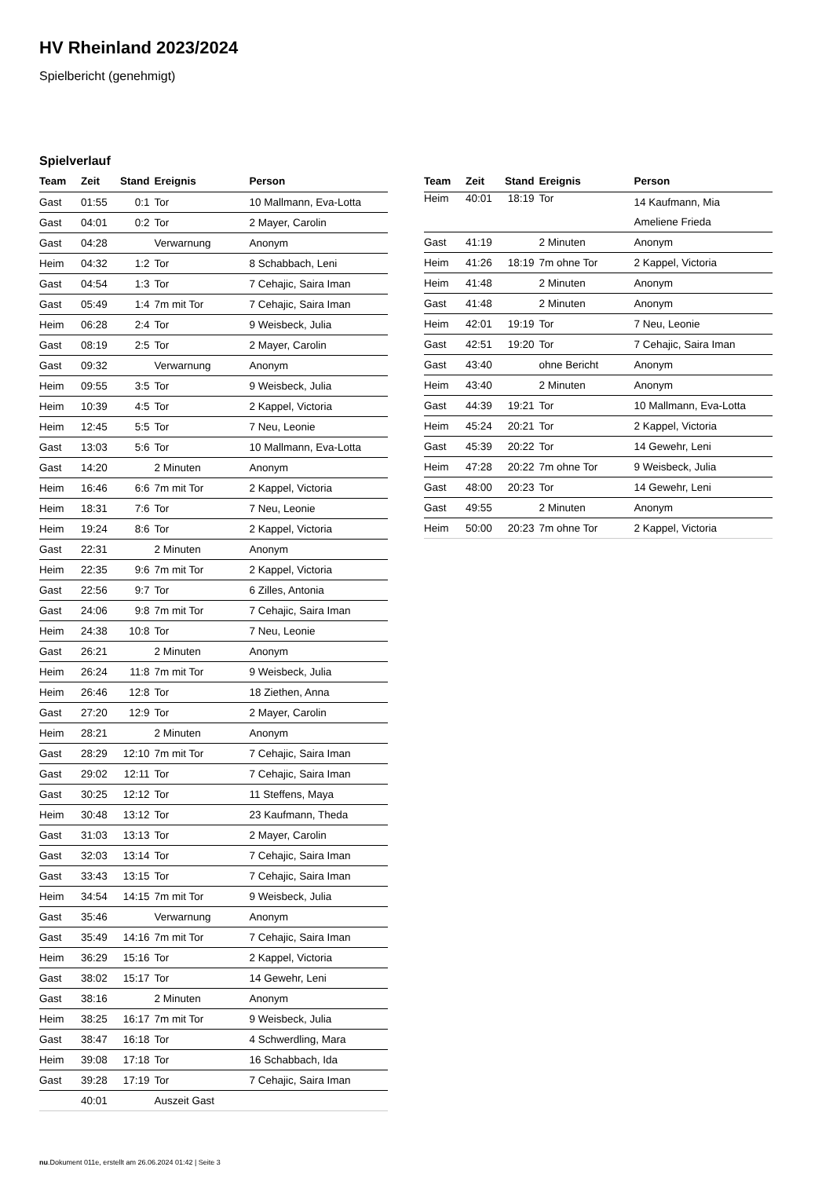HV Rheinland 2023/2024
Spielbericht (genehmigt)
Spielverlauf
| Team | Zeit | Stand | Ereignis | Person |
| --- | --- | --- | --- | --- |
| Gast | 01:55 | 0:1 | Tor | 10 Mallmann, Eva-Lotta |
| Gast | 04:01 | 0:2 | Tor | 2 Mayer, Carolin |
| Gast | 04:28 | | Verwarnung | Anonym |
| Heim | 04:32 | 1:2 | Tor | 8 Schabbach, Leni |
| Gast | 04:54 | 1:3 | Tor | 7 Cehajic, Saira Iman |
| Gast | 05:49 | 1:4 | 7m mit Tor | 7 Cehajic, Saira Iman |
| Heim | 06:28 | 2:4 | Tor | 9 Weisbeck, Julia |
| Gast | 08:19 | 2:5 | Tor | 2 Mayer, Carolin |
| Gast | 09:32 | | Verwarnung | Anonym |
| Heim | 09:55 | 3:5 | Tor | 9 Weisbeck, Julia |
| Heim | 10:39 | 4:5 | Tor | 2 Kappel, Victoria |
| Heim | 12:45 | 5:5 | Tor | 7 Neu, Leonie |
| Gast | 13:03 | 5:6 | Tor | 10 Mallmann, Eva-Lotta |
| Gast | 14:20 | | 2 Minuten | Anonym |
| Heim | 16:46 | 6:6 | 7m mit Tor | 2 Kappel, Victoria |
| Heim | 18:31 | 7:6 | Tor | 7 Neu, Leonie |
| Heim | 19:24 | 8:6 | Tor | 2 Kappel, Victoria |
| Gast | 22:31 | | 2 Minuten | Anonym |
| Heim | 22:35 | 9:6 | 7m mit Tor | 2 Kappel, Victoria |
| Gast | 22:56 | 9:7 | Tor | 6 Zilles, Antonia |
| Gast | 24:06 | 9:8 | 7m mit Tor | 7 Cehajic, Saira Iman |
| Heim | 24:38 | 10:8 | Tor | 7 Neu, Leonie |
| Gast | 26:21 | | 2 Minuten | Anonym |
| Heim | 26:24 | 11:8 | 7m mit Tor | 9 Weisbeck, Julia |
| Heim | 26:46 | 12:8 | Tor | 18 Ziethen, Anna |
| Gast | 27:20 | 12:9 | Tor | 2 Mayer, Carolin |
| Heim | 28:21 | | 2 Minuten | Anonym |
| Gast | 28:29 | 12:10 | 7m mit Tor | 7 Cehajic, Saira Iman |
| Gast | 29:02 | 12:11 | Tor | 7 Cehajic, Saira Iman |
| Gast | 30:25 | 12:12 | Tor | 11 Steffens, Maya |
| Heim | 30:48 | 13:12 | Tor | 23 Kaufmann, Theda |
| Gast | 31:03 | 13:13 | Tor | 2 Mayer, Carolin |
| Gast | 32:03 | 13:14 | Tor | 7 Cehajic, Saira Iman |
| Gast | 33:43 | 13:15 | Tor | 7 Cehajic, Saira Iman |
| Heim | 34:54 | 14:15 | 7m mit Tor | 9 Weisbeck, Julia |
| Gast | 35:46 | | Verwarnung | Anonym |
| Gast | 35:49 | 14:16 | 7m mit Tor | 7 Cehajic, Saira Iman |
| Heim | 36:29 | 15:16 | Tor | 2 Kappel, Victoria |
| Gast | 38:02 | 15:17 | Tor | 14 Gewehr, Leni |
| Gast | 38:16 | | 2 Minuten | Anonym |
| Heim | 38:25 | 16:17 | 7m mit Tor | 9 Weisbeck, Julia |
| Gast | 38:47 | 16:18 | Tor | 4 Schwerdling, Mara |
| Heim | 39:08 | 17:18 | Tor | 16 Schabbach, Ida |
| Gast | 39:28 | 17:19 | Tor | 7 Cehajic, Saira Iman |
| | 40:01 | | Auszeit Gast | |
| Team | Zeit | Stand | Ereignis | Person |
| --- | --- | --- | --- | --- |
| Heim | 40:01 | 18:19 | Tor | 14 Kaufmann, Mia Ameliene Frieda |
| Gast | 41:19 | | 2 Minuten | Anonym |
| Heim | 41:26 | 18:19 | 7m ohne Tor | 2 Kappel, Victoria |
| Heim | 41:48 | | 2 Minuten | Anonym |
| Gast | 41:48 | | 2 Minuten | Anonym |
| Heim | 42:01 | 19:19 | Tor | 7 Neu, Leonie |
| Gast | 42:51 | 19:20 | Tor | 7 Cehajic, Saira Iman |
| Gast | 43:40 | | ohne Bericht | Anonym |
| Heim | 43:40 | | 2 Minuten | Anonym |
| Gast | 44:39 | 19:21 | Tor | 10 Mallmann, Eva-Lotta |
| Heim | 45:24 | 20:21 | Tor | 2 Kappel, Victoria |
| Gast | 45:39 | 20:22 | Tor | 14 Gewehr, Leni |
| Heim | 47:28 | 20:22 | 7m ohne Tor | 9 Weisbeck, Julia |
| Gast | 48:00 | 20:23 | Tor | 14 Gewehr, Leni |
| Gast | 49:55 | | 2 Minuten | Anonym |
| Heim | 50:00 | 20:23 | 7m ohne Tor | 2 Kappel, Victoria |
nu.Dokument 011e, erstellt am 26.06.2024 01:42 | Seite 3